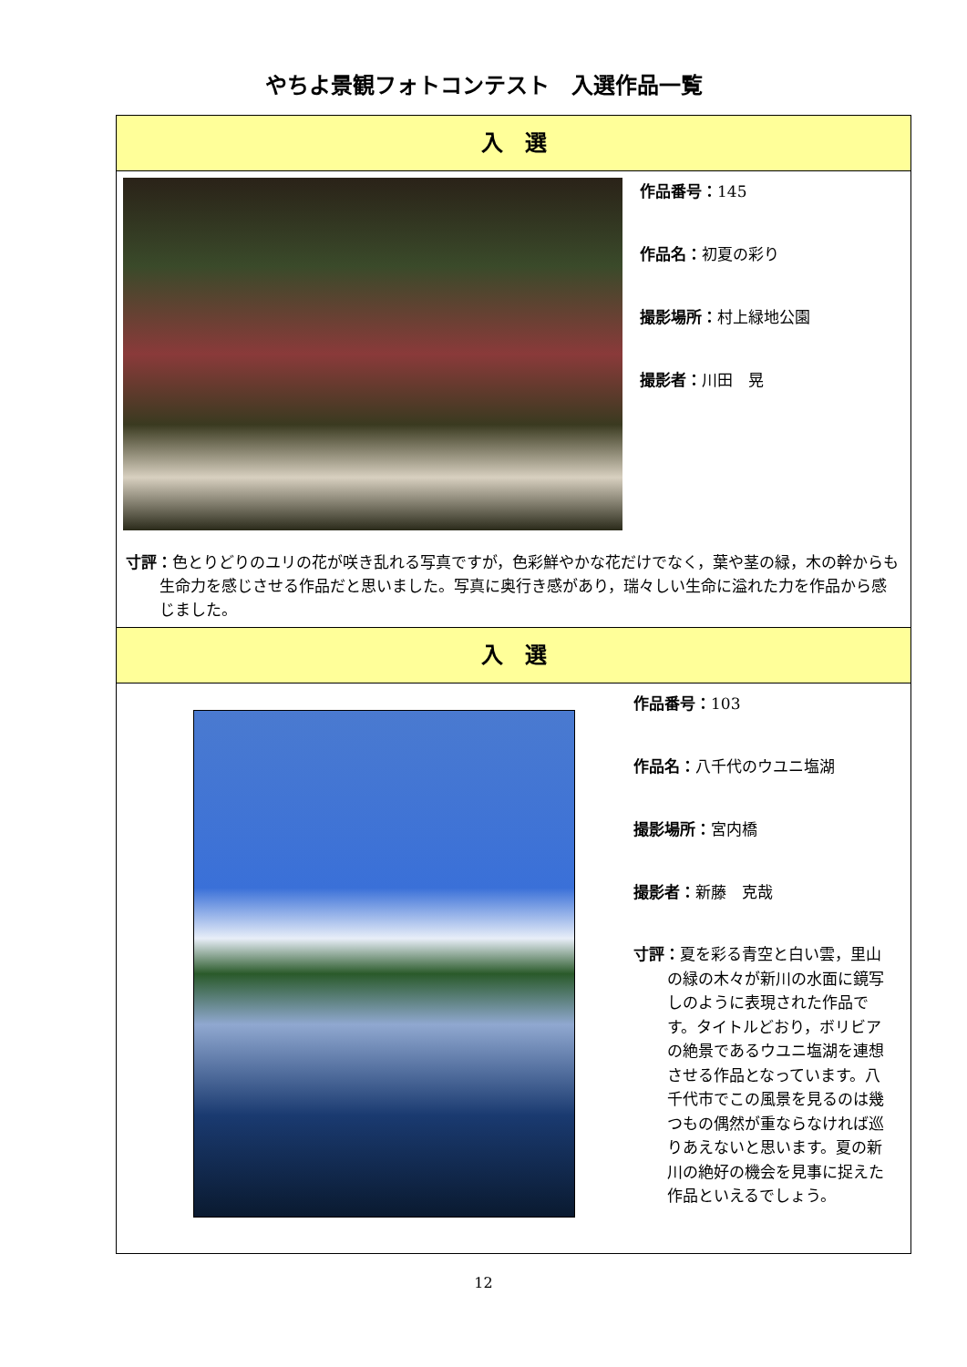やちよ景観フォトコンテスト　入選作品一覧
入　選
作品番号：145
作品名：初夏の彩り
撮影場所：村上緑地公園
撮影者：川田　晃
寸評：色とりどりのユリの花が咲き乱れる写真ですが，色彩鮮やかな花だけでなく，葉や茎の緑，木の幹からも生命力を感じさせる作品だと思いました。写真に奥行き感があり，瑞々しい生命に溢れた力を作品から感じました。
入　選
作品番号：103
作品名：八千代のウユニ塩湖
撮影場所：宮内橋
撮影者：新藤　克哉
寸評：夏を彩る青空と白い雲，里山の緑の木々が新川の水面に鏡写しのように表現された作品です。タイトルどおり，ボリビアの絶景であるウユニ塩湖を連想させる作品となっています。八千代市でこの風景を見るのは幾つもの偶然が重ならなければ巡りあえないと思います。夏の新川の絶好の機会を見事に捉えた作品といえるでしょう。
12